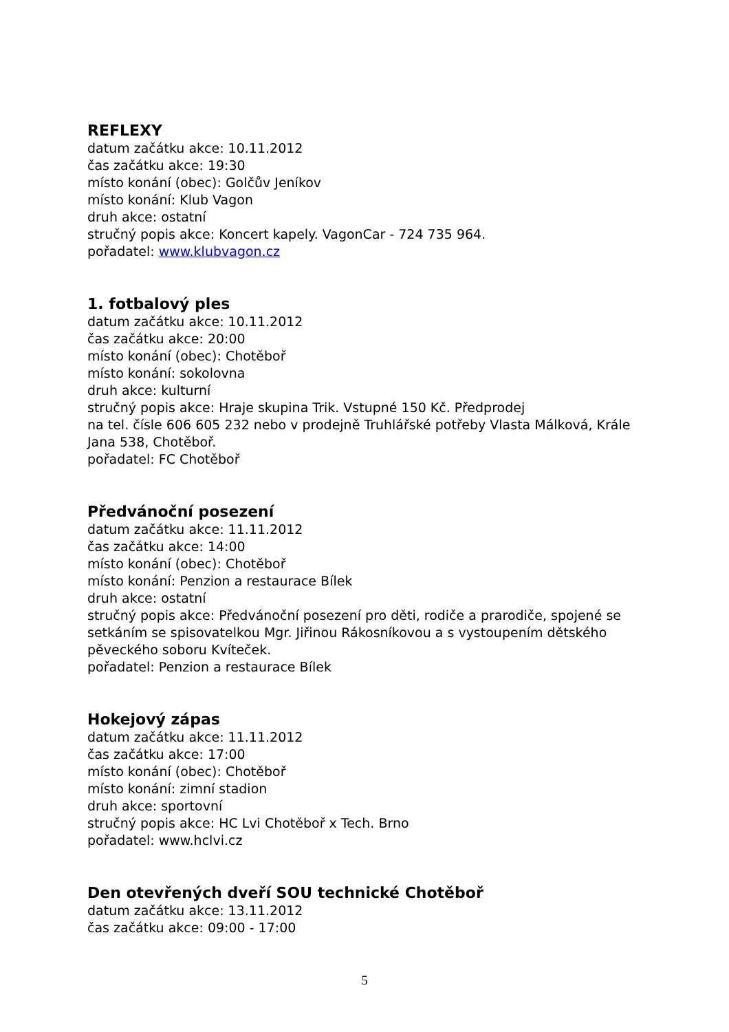REFLEXY
datum začátku akce: 10.11.2012
čas začátku akce: 19:30
místo konání (obec): Golčův Jeníkov
místo konání: Klub Vagon
druh akce: ostatní
stručný popis akce: Koncert kapely. VagonCar - 724 735 964.
pořadatel: www.klubvagon.cz
1. fotbalový ples
datum začátku akce: 10.11.2012
čas začátku akce: 20:00
místo konání (obec): Chotěboř
místo konání: sokolovna
druh akce: kulturní
stručný popis akce: Hraje skupina Trik. Vstupné 150 Kč. Předprodej
na tel. čísle 606 605 232 nebo v prodejně Truhlářské potřeby Vlasta Málková, Krále Jana 538, Chotěboř.
pořadatel: FC Chotěboř
Předvánoční posezení
datum začátku akce: 11.11.2012
čas začátku akce: 14:00
místo konání (obec): Chotěboř
místo konání: Penzion a restaurace Bílek
druh akce: ostatní
stručný popis akce: Předvánoční posezení pro děti, rodiče a prarodiče, spojené se setkáním se spisovatelkou Mgr. Jiřinou Rákosníkovou a s vystoupením dětského pěveckého soboru Kvíteček.
pořadatel: Penzion a restaurace Bílek
Hokejový zápas
datum začátku akce: 11.11.2012
čas začátku akce: 17:00
místo konání (obec): Chotěboř
místo konání: zimní stadion
druh akce: sportovní
stručný popis akce: HC Lvi Chotěboř x Tech. Brno
pořadatel: www.hclvi.cz
Den otevřených dveří SOU technické Chotěboř
datum začátku akce: 13.11.2012
čas začátku akce: 09:00 - 17:00
5